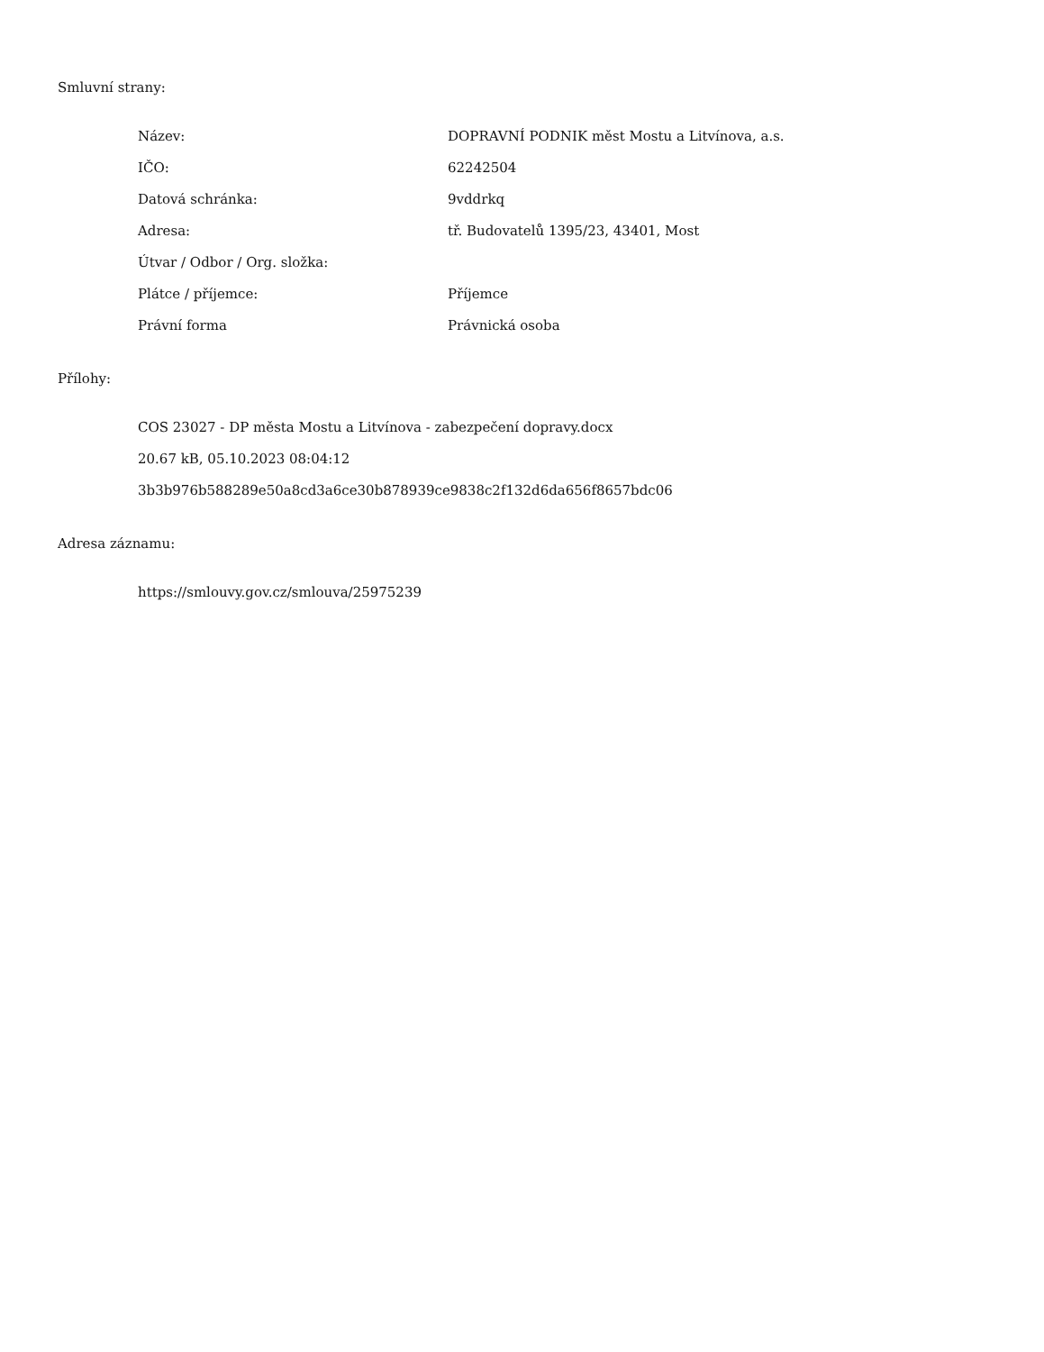Smluvní strany:
| Název: | DOPRAVNÍ PODNIK měst Mostu a Litvínova, a.s. |
| IČO: | 62242504 |
| Datová schránka: | 9vddrkq |
| Adresa: | tř. Budovatelů 1395/23, 43401, Most |
| Útvar / Odbor / Org. složka: | |
| Plátce / příjemce: | Příjemce |
| Právní forma | Právnická osoba |
Přílohy:
COS 23027 - DP města Mostu a Litvínova - zabezpečení dopravy.docx
20.67 kB, 05.10.2023 08:04:12
3b3b976b588289e50a8cd3a6ce30b878939ce9838c2f132d6da656f8657bdc06
Adresa záznamu:
https://smlouvy.gov.cz/smlouva/25975239